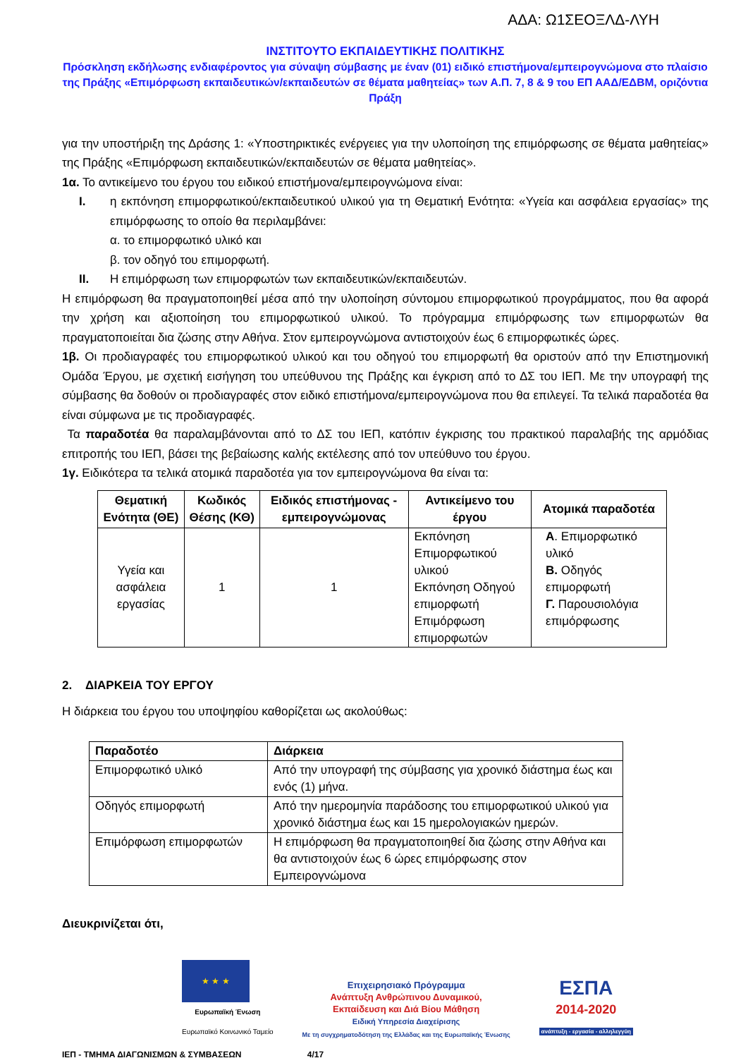ΑΔΑ: Ω1ΣΕΟΞΛΔ-ΛΥΗ
ΙΝΣΤΙΤΟΥΤΟ ΕΚΠΑΙΔΕΥΤΙΚΗΣ ΠΟΛΙΤΙΚΗΣ
Πρόσκληση εκδήλωσης ενδιαφέροντος για σύναψη σύμβασης με έναν (01) ειδικό επιστήμονα/εμπειρογνώμονα στο πλαίσιο της Πράξης «Επιμόρφωση εκπαιδευτικών/εκπαιδευτών σε θέματα μαθητείας» των Α.Π. 7, 8 & 9 του ΕΠ ΑΑΔ/ΕΔΒΜ, οριζόντια Πράξη
για την υποστήριξη της Δράσης 1: «Υποστηρικτικές ενέργειες για την υλοποίηση της επιμόρφωσης σε θέματα μαθητείας» της Πράξης «Επιμόρφωση εκπαιδευτικών/εκπαιδευτών σε θέματα μαθητείας».
1α. Το αντικείμενο του έργου του ειδικού επιστήμονα/εμπειρογνώμονα είναι:
I. η εκπόνηση επιμορφωτικού/εκπαιδευτικού υλικού για τη Θεματική Ενότητα: «Υγεία και ασφάλεια εργασίας» της επιμόρφωσης το οποίο θα περιλαμβάνει:
α. το επιμορφωτικό υλικό και
β. τον οδηγό του επιμορφωτή.
II. Η επιμόρφωση των επιμορφωτών των εκπαιδευτικών/εκπαιδευτών.
Η επιμόρφωση θα πραγματοποιηθεί μέσα από την υλοποίηση σύντομου επιμορφωτικού προγράμματος, που θα αφορά την χρήση και αξιοποίηση του επιμορφωτικού υλικού. Το πρόγραμμα επιμόρφωσης των επιμορφωτών θα πραγματοποιείται δια ζώσης στην Αθήνα. Στον εμπειρογνώμονα αντιστοιχούν έως 6 επιμορφωτικές ώρες.
1β. Οι προδιαγραφές του επιμορφωτικού υλικού και του οδηγού του επιμορφωτή θα οριστούν από την Επιστημονική Ομάδα Έργου, με σχετική εισήγηση του υπεύθυνου της Πράξης και έγκριση από το ΔΣ του ΙΕΠ. Με την υπογραφή της σύμβασης θα δοθούν οι προδιαγραφές στον ειδικό επιστήμονα/εμπειρογνώμονα που θα επιλεγεί. Τα τελικά παραδοτέα θα είναι σύμφωνα με τις προδιαγραφές.
Τα παραδοτέα θα παραλαμβάνονται από το ΔΣ του ΙΕΠ, κατόπιν έγκρισης του πρακτικού παραλαβής της αρμόδιας επιτροπής του ΙΕΠ, βάσει της βεβαίωσης καλής εκτέλεσης από τον υπεύθυνο του έργου.
1γ. Ειδικότερα τα τελικά ατομικά παραδοτέα για τον εμπειρογνώμονα θα είναι τα:
| Θεματική Ενότητα (ΘΕ) | Κωδικός Θέσης (ΚΘ) | Ειδικός επιστήμονας - εμπειρογνώμονας | Αντικείμενο του έργου | Ατομικά παραδοτέα |
| --- | --- | --- | --- | --- |
| Υγεία και ασφάλεια εργασίας | 1 | 1 | Εκπόνηση Επιμορφωτικού υλικού Εκπόνηση Οδηγού επιμορφωτή Επιμόρφωση επιμορφωτών | Α . Επιμορφωτικό υλικό Β. Οδηγός επιμορφωτή Γ. Παρουσιολόγια επιμόρφωσης |
2. ΔΙΑΡΚΕΙΑ ΤΟΥ ΕΡΓΟΥ
Η διάρκεια του έργου του υποψηφίου καθορίζεται ως ακολούθως:
| Παραδοτέο | Διάρκεια |
| --- | --- |
| Επιμορφωτικό υλικό | Από την υπογραφή της σύμβασης για χρονικό διάστημα έως και ενός (1) μήνα. |
| Οδηγός επιμορφωτή | Από την ημερομηνία παράδοσης του επιμορφωτικού υλικού για χρονικό διάστημα έως και 15 ημερολογιακών ημερών. |
| Επιμόρφωση επιμορφωτών | Η επιμόρφωση θα πραγματοποιηθεί δια ζώσης στην Αθήνα και θα αντιστοιχούν έως 6 ώρες επιμόρφωσης στον Εμπειρογνώμονα |
Διευκρινίζεται ότι,
★ ★ ★
Ευρωπαϊκή Ένωση
Ευρωπαϊκό Κοινωνικό Ταμείο
Επιχειρησιακό Πρόγραμμα
Ανάπτυξη Ανθρώπινου Δυναμικού,
Εκπαίδευση και Διά Βίου Μάθηση
Ειδική Υπηρεσία Διαχείρισης
Με τη συγχρηματοδότηση της Ελλάδας και της Ευρωπαϊκής Ένωσης
ΕΣΠΑ
2014-2020
ανάπτυξη - εργασία - αλληλεγγύη
ΙΕΠ - ΤΜΗΜΑ ΔΙΑΓΩΝΙΣΜΩΝ & ΣΥΜΒΑΣΕΩΝ 4/17